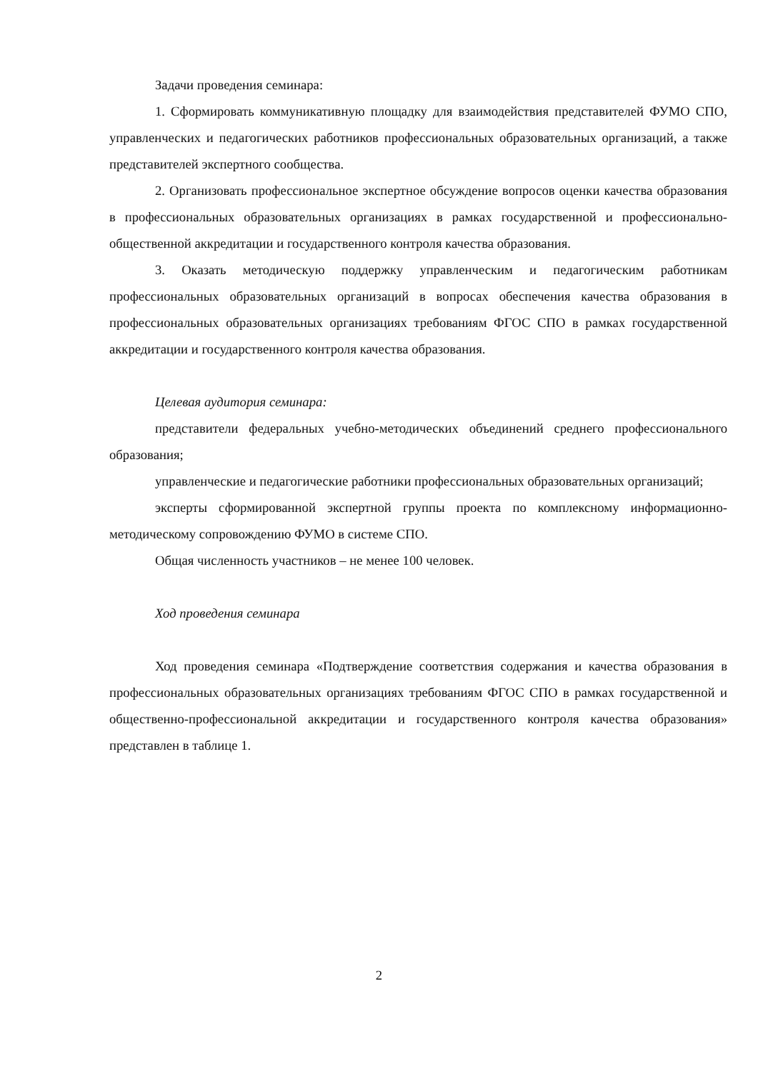Задачи проведения семинара:
1. Сформировать коммуникативную площадку для взаимодействия представителей ФУМО СПО, управленческих и педагогических работников профессиональных образовательных организаций, а также представителей экспертного сообщества.
2. Организовать профессиональное экспертное обсуждение вопросов оценки качества образования в профессиональных образовательных организациях в рамках государственной и профессионально-общественной аккредитации и государственного контроля качества образования.
3. Оказать методическую поддержку управленческим и педагогическим работникам профессиональных образовательных организаций в вопросах обеспечения качества образования в профессиональных образовательных организациях требованиям ФГОС СПО в рамках государственной аккредитации и государственного контроля качества образования.
Целевая аудитория семинара:
представители федеральных учебно-методических объединений среднего профессионального образования;
управленческие и педагогические работники профессиональных образовательных организаций;
эксперты сформированной экспертной группы проекта по комплексному информационно-методическому сопровождению ФУМО в системе СПО.
Общая численность участников – не менее 100 человек.
Ход проведения семинара
Ход проведения семинара «Подтверждение соответствия содержания и качества образования в профессиональных образовательных организациях требованиям ФГОС СПО в рамках государственной и общественно-профессиональной аккредитации и государственного контроля качества образования» представлен в таблице 1.
2